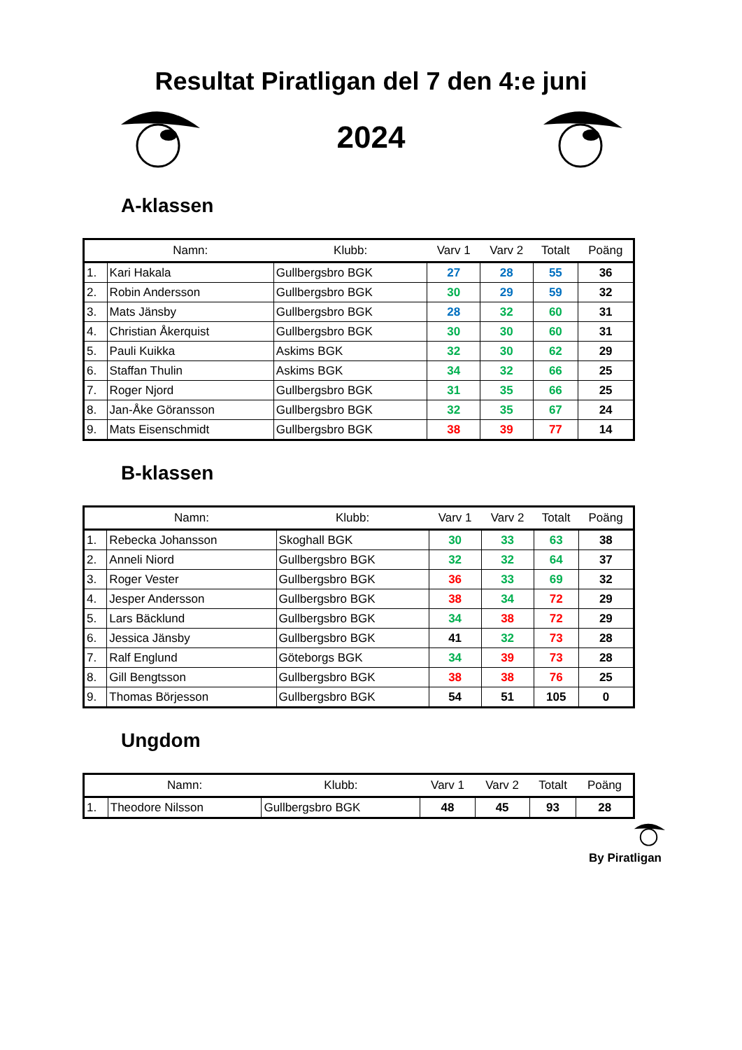Resultat Piratligan del 7 den 4:e juni
2024
A-klassen
| | Namn: | Klubb: | Varv 1 | Varv 2 | Totalt | Poäng |
| --- | --- | --- | --- | --- | --- | --- |
| 1. | Kari Hakala | Gullbergsbro BGK | 27 | 28 | 55 | 36 |
| 2. | Robin Andersson | Gullbergsbro BGK | 30 | 29 | 59 | 32 |
| 3. | Mats Jänsby | Gullbergsbro BGK | 28 | 32 | 60 | 31 |
| 4. | Christian Åkerquist | Gullbergsbro BGK | 30 | 30 | 60 | 31 |
| 5. | Pauli Kuikka | Askims BGK | 32 | 30 | 62 | 29 |
| 6. | Staffan Thulin | Askims BGK | 34 | 32 | 66 | 25 |
| 7. | Roger Njord | Gullbergsbro BGK | 31 | 35 | 66 | 25 |
| 8. | Jan-Åke Göransson | Gullbergsbro BGK | 32 | 35 | 67 | 24 |
| 9. | Mats Eisenschmidt | Gullbergsbro BGK | 38 | 39 | 77 | 14 |
B-klassen
| | Namn: | Klubb: | Varv 1 | Varv 2 | Totalt | Poäng |
| --- | --- | --- | --- | --- | --- | --- |
| 1. | Rebecka Johansson | Skoghall BGK | 30 | 33 | 63 | 38 |
| 2. | Anneli Niord | Gullbergsbro BGK | 32 | 32 | 64 | 37 |
| 3. | Roger Vester | Gullbergsbro BGK | 36 | 33 | 69 | 32 |
| 4. | Jesper Andersson | Gullbergsbro BGK | 38 | 34 | 72 | 29 |
| 5. | Lars Bäcklund | Gullbergsbro BGK | 34 | 38 | 72 | 29 |
| 6. | Jessica Jänsby | Gullbergsbro BGK | 41 | 32 | 73 | 28 |
| 7. | Ralf Englund | Göteborgs BGK | 34 | 39 | 73 | 28 |
| 8. | Gill Bengtsson | Gullbergsbro BGK | 38 | 38 | 76 | 25 |
| 9. | Thomas Börjesson | Gullbergsbro BGK | 54 | 51 | 105 | 0 |
Ungdom
| | Namn: | Klubb: | Varv 1 | Varv 2 | Totalt | Poäng |
| --- | --- | --- | --- | --- | --- | --- |
| 1. | Theodore Nilsson | Gullbergsbro BGK | 48 | 45 | 93 | 28 |
By Piratligan